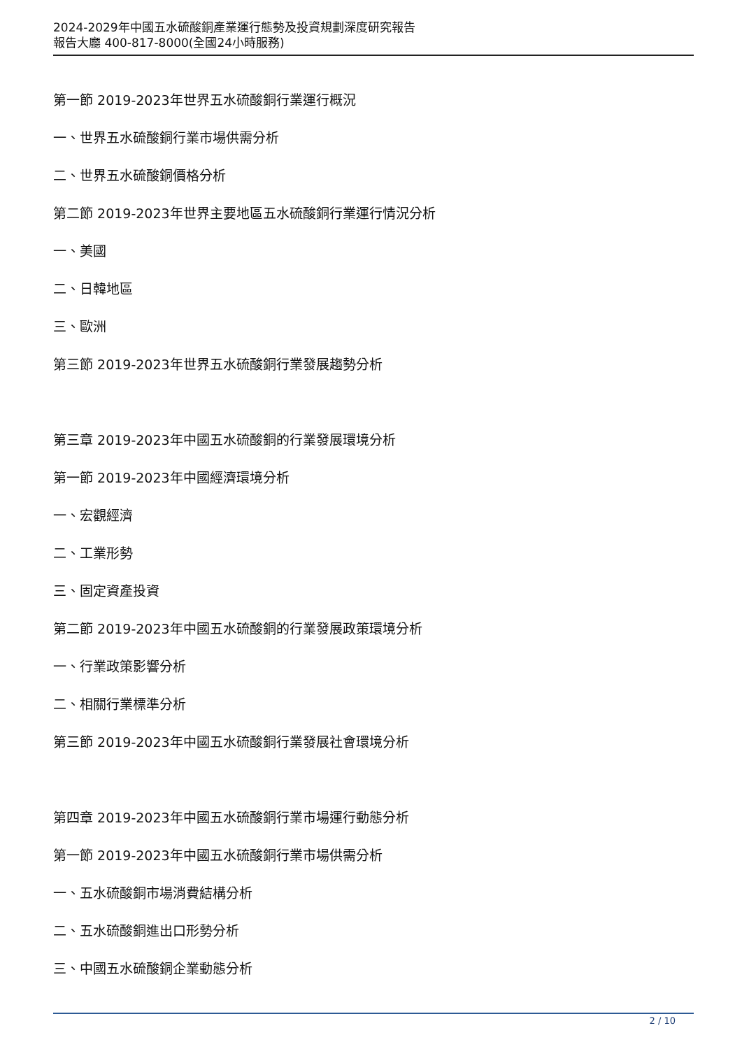2024-2029年中國五水硫酸銅產業運行態勢及投資規劃深度研究報告
報告大廳 400-817-8000(全國24小時服務)
第一節 2019-2023年世界五水硫酸銅行業運行概況
一、世界五水硫酸銅行業市場供需分析
二、世界五水硫酸銅價格分析
第二節 2019-2023年世界主要地區五水硫酸銅行業運行情況分析
一、美國
二、日韓地區
三、歐洲
第三節 2019-2023年世界五水硫酸銅行業發展趨勢分析
第三章 2019-2023年中國五水硫酸銅的行業發展環境分析
第一節 2019-2023年中國經濟環境分析
一、宏觀經濟
二、工業形勢
三、固定資產投資
第二節 2019-2023年中國五水硫酸銅的行業發展政策環境分析
一、行業政策影響分析
二、相關行業標準分析
第三節 2019-2023年中國五水硫酸銅行業發展社會環境分析
第四章 2019-2023年中國五水硫酸銅行業市場運行動態分析
第一節 2019-2023年中國五水硫酸銅行業市場供需分析
一、五水硫酸銅市場消費結構分析
二、五水硫酸銅進出口形勢分析
三、中國五水硫酸銅企業動態分析
2 / 10